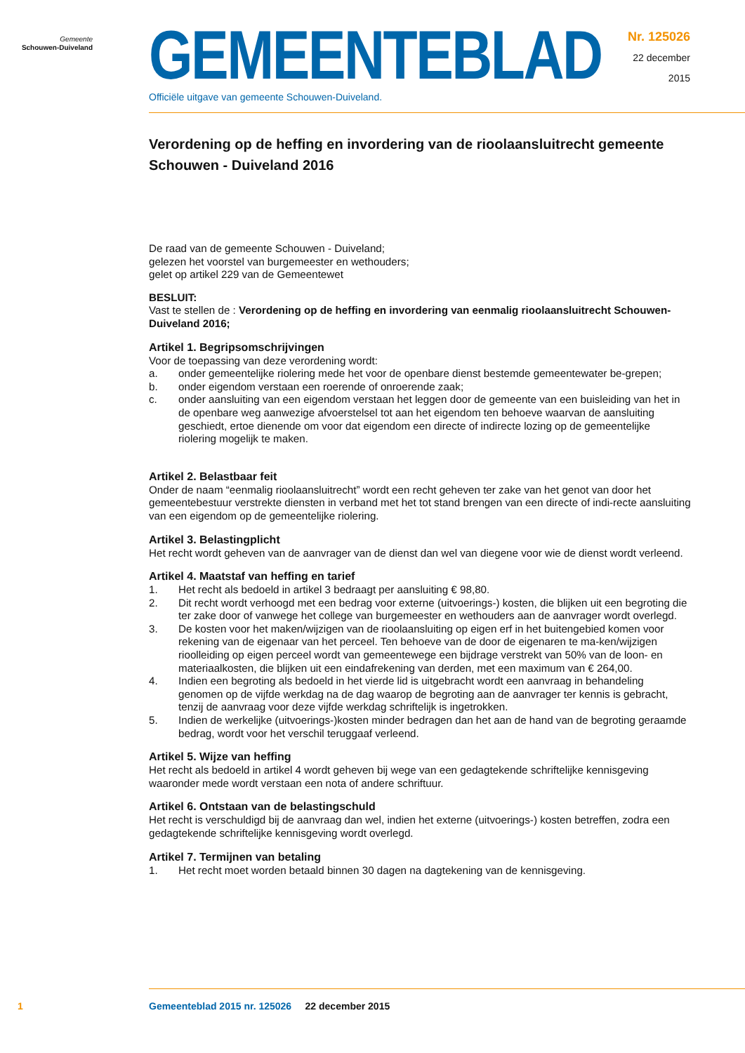Gemeente
Schouwen-Duiveland
GEMEENTEBLAD
Officiële uitgave van gemeente Schouwen-Duiveland.
Nr. 125026
22 december
2015
Verordening op de heffing en invordering van de rioolaansluitrecht gemeente Schouwen - Duiveland 2016
De raad van de gemeente Schouwen - Duiveland;
gelezen het voorstel van burgemeester en wethouders;
gelet op artikel 229 van de Gemeentewet
BESLUIT:
Vast te stellen de : Verordening op de heffing en invordering van eenmalig rioolaansluitrecht Schouwen-Duiveland 2016;
Artikel 1. Begripsomschrijvingen
Voor de toepassing van deze verordening wordt:
a. onder gemeentelijke riolering mede het voor de openbare dienst bestemde gemeentewater be-grepen;
b. onder eigendom verstaan een roerende of onroerende zaak;
c. onder aansluiting van een eigendom verstaan het leggen door de gemeente van een buisleiding van het in de openbare weg aanwezige afvoerstelsel tot aan het eigendom ten behoeve waarvan de aansluiting geschiedt, ertoe dienende om voor dat eigendom een directe of indirecte lozing op de gemeentelijke riolering mogelijk te maken.
Artikel 2. Belastbaar feit
Onder de naam “eenmalig rioolaansluitrecht” wordt een recht geheven ter zake van het genot van door het gemeentebestuur verstrekte diensten in verband met het tot stand brengen van een directe of indi-recte aansluiting van een eigendom op de gemeentelijke riolering.
Artikel 3. Belastingplicht
Het recht wordt geheven van de aanvrager van de dienst dan wel van diegene voor wie de dienst wordt verleend.
Artikel 4. Maatstaf van heffing en tarief
1. Het recht als bedoeld in artikel 3 bedraagt per aansluiting € 98,80.
2. Dit recht wordt verhoogd met een bedrag voor externe (uitvoerings-) kosten, die blijken uit een begroting die ter zake door of vanwege het college van burgemeester en wethouders aan de aanvrager wordt overlegd.
3. De kosten voor het maken/wijzigen van de rioolaansluiting op eigen erf in het buitengebied komen voor rekening van de eigenaar van het perceel. Ten behoeve van de door de eigenaren te ma-ken/wijzigen rioolleiding op eigen perceel wordt van gemeentewege een bijdrage verstrekt van 50% van de loon- en materiaalkosten, die blijken uit een eindafrekening van derden, met een maximum van € 264,00.
4. Indien een begroting als bedoeld in het vierde lid is uitgebracht wordt een aanvraag in behandeling genomen op de vijfde werkdag na de dag waarop de begroting aan de aanvrager ter kennis is gebracht, tenzij de aanvraag voor deze vijfde werkdag schriftelijk is ingetrokken.
5. Indien de werkelijke (uitvoerings-)kosten minder bedragen dan het aan de hand van de begroting geraamde bedrag, wordt voor het verschil teruggaaf verleend.
Artikel 5. Wijze van heffing
Het recht als bedoeld in artikel 4 wordt geheven bij wege van een gedagtekende schriftelijke kennisgeving waaronder mede wordt verstaan een nota of andere schriftuur.
Artikel 6. Ontstaan van de belastingschuld
Het recht is verschuldigd bij de aanvraag dan wel, indien het externe (uitvoerings-) kosten betreffen, zodra een gedagtekende schriftelijke kennisgeving wordt overlegd.
Artikel 7. Termijnen van betaling
1. Het recht moet worden betaald binnen 30 dagen na dagtekening van de kennisgeving.
1 Gemeenteblad 2015 nr. 125026 22 december 2015